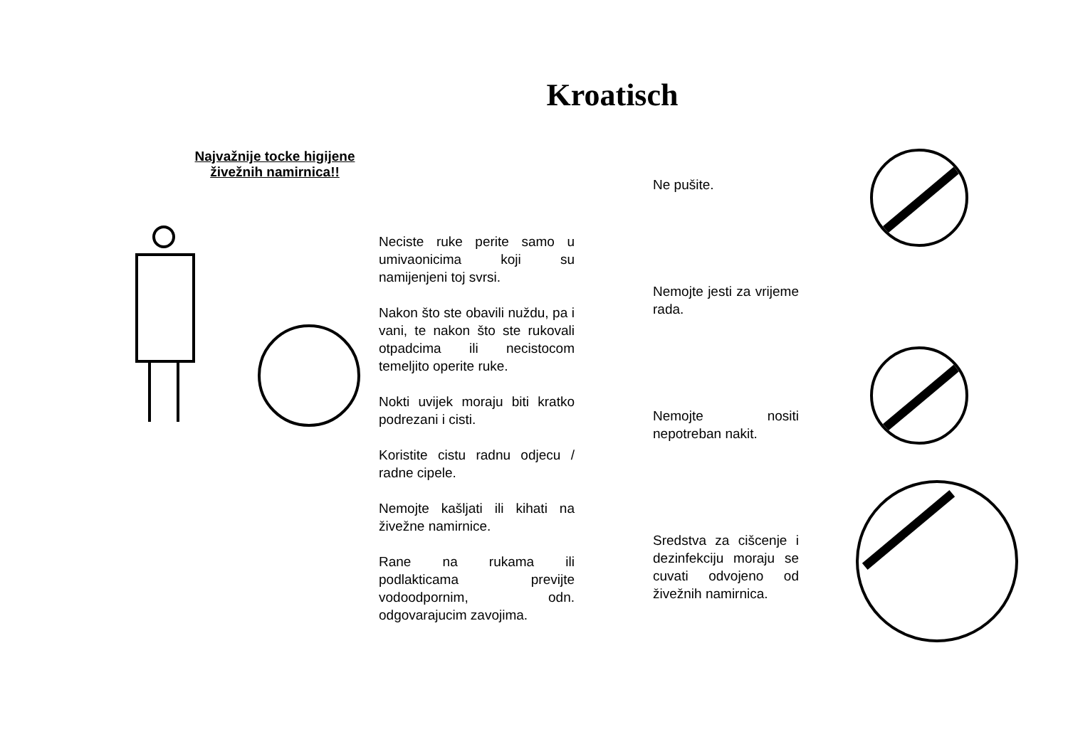Kroatisch
Najvažnije tocke higijene
živežnih namirnica!!
Neciste ruke perite samo u umivaonicima koji su namijenjeni toj svrsi.
Nakon što ste obavili nuždu, pa i vani, te nakon što ste rukovali otpadcima ili necistocom temeljito operite ruke.
Nokti uvijek moraju biti kratko podrezani i cisti.
Koristite cistu radnu odjecu / radne cipele.
Nemojte kašljati ili kihati na živežne namirnice.
Rane na rukama ili podlakticama previjte vodoodpornim, odn. odgovarajucim zavojima.
Ne pušite.
Nemojte jesti za vrijeme rada.
Nemojte nositi nepotreban nakit.
Sredstva za cišcenje i dezinfekciju moraju se cuvati odvojeno od živežnih namirnica.